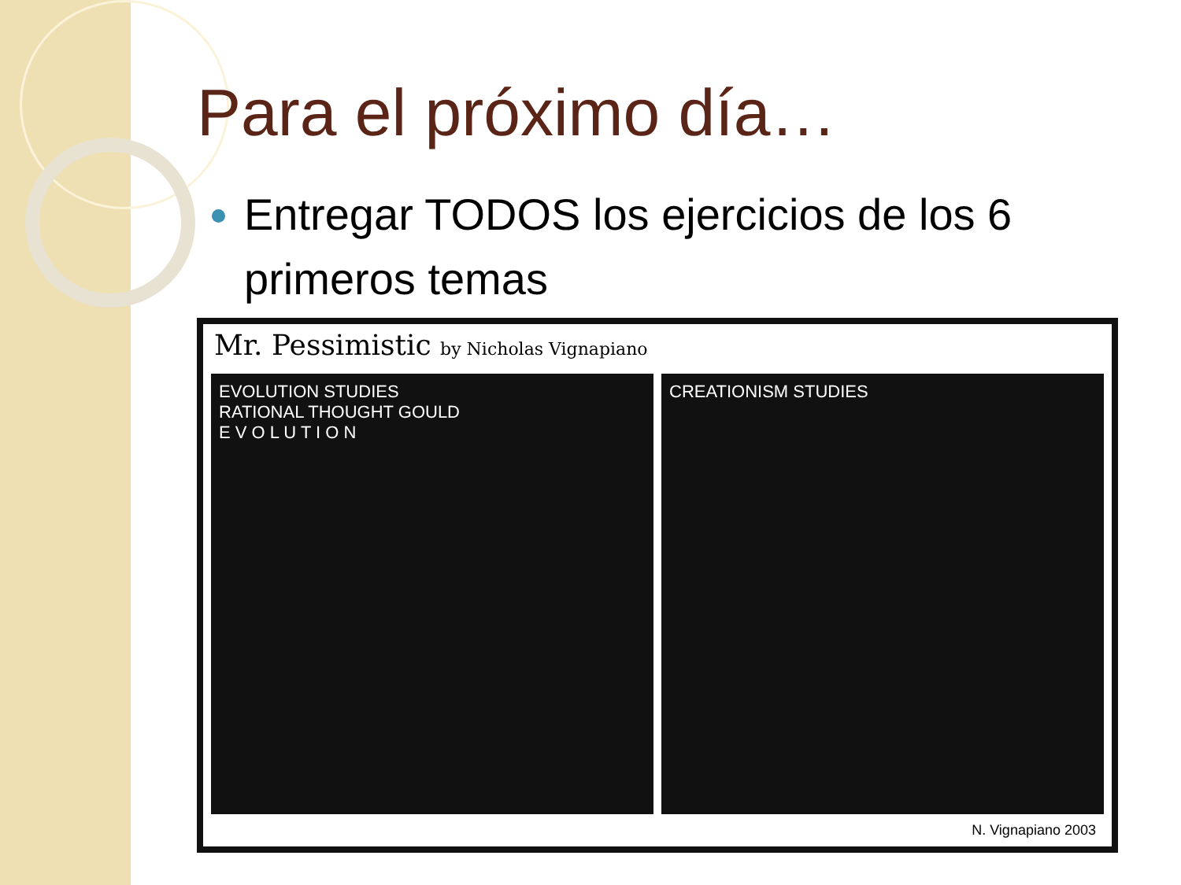Para el próximo día…
Entregar TODOS los ejercicios de los 6 primeros temas
Mr. Pessimistic by Nicholas Vignapiano
EVOLUTION STUDIES
RATIONAL THOUGHT GOULD
E V O L U T I O N
CREATIONISM STUDIES
N. Vignapiano 2003